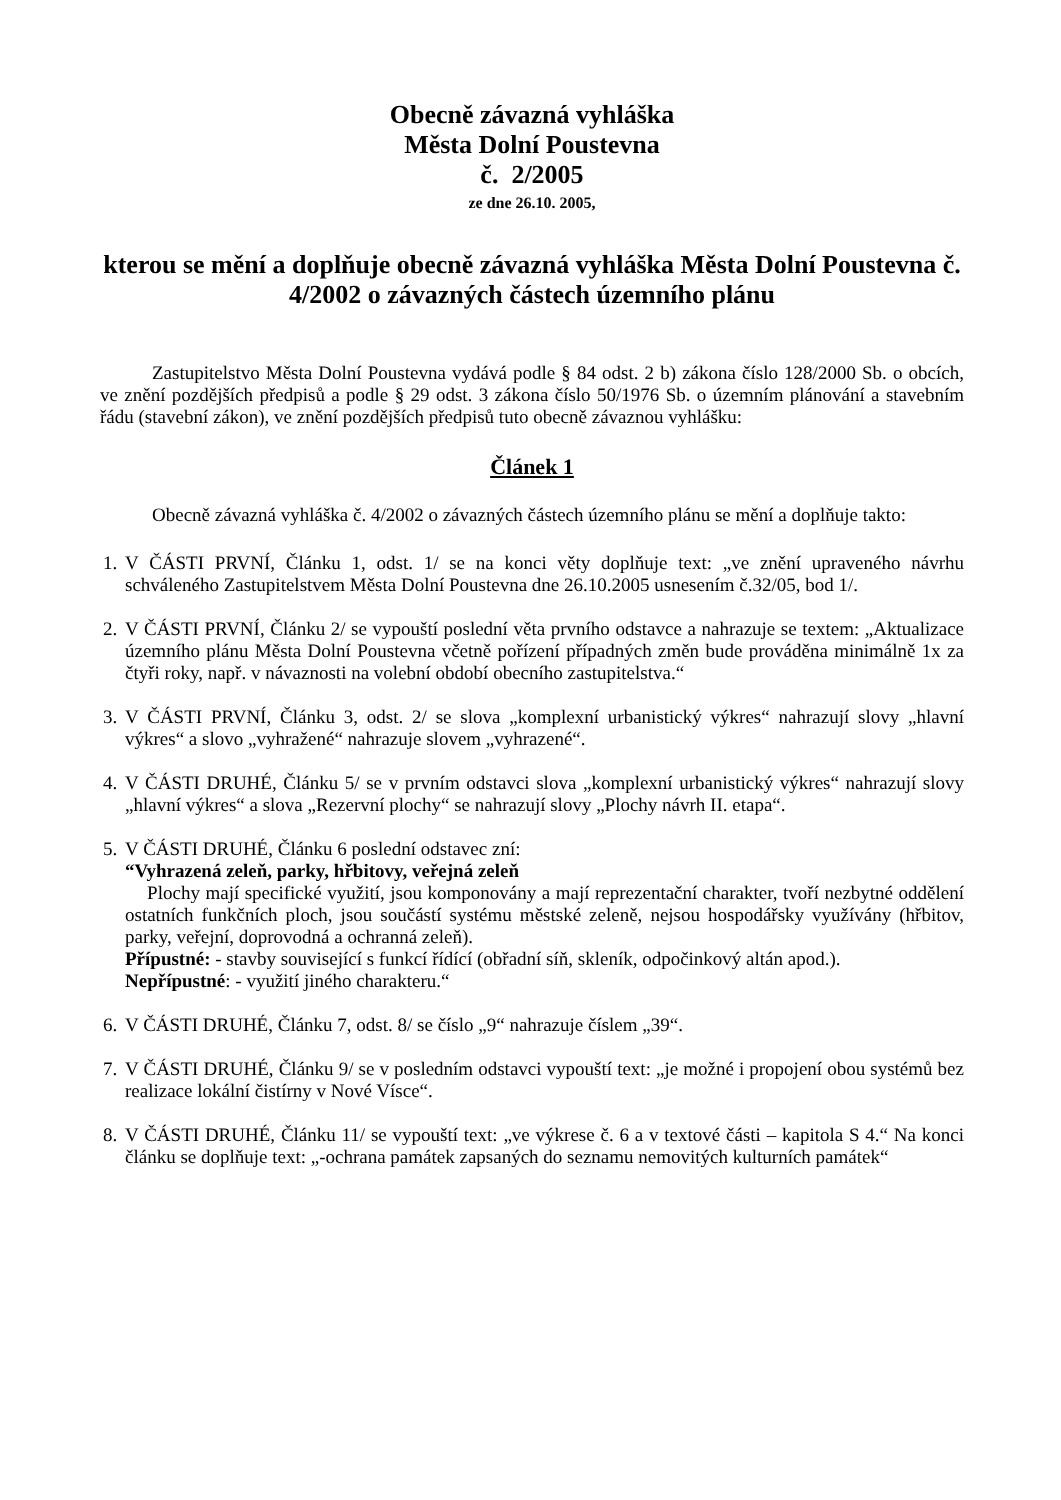Obecně závazná vyhláška
Města Dolní Poustevna
č. 2/2005
ze dne 26.10. 2005,
kterou se mění a doplňuje obecně závazná vyhláška Města Dolní Poustevna č. 4/2002 o závazných částech územního plánu
Zastupitelstvo Města Dolní Poustevna vydává podle § 84 odst. 2 b) zákona číslo 128/2000 Sb. o obcích, ve znění pozdějších předpisů a podle § 29 odst. 3 zákona číslo 50/1976 Sb. o územním plánování a stavebním řádu (stavební zákon), ve znění pozdějších předpisů tuto obecně závaznou vyhlášku:
Článek 1
Obecně závazná vyhláška č. 4/2002 o závazných částech územního plánu se mění a doplňuje takto:
1. V ČÁSTI PRVNÍ, Článku 1, odst. 1/ se na konci věty doplňuje text: „ve znění upraveného návrhu schváleného Zastupitelstvem Města Dolní Poustevna dne 26.10.2005 usnesením č.32/05, bod 1/.
2. V ČÁSTI PRVNÍ, Článku 2/ se vypouští poslední věta prvního odstavce a nahrazuje se textem: „Aktualizace územního plánu Města Dolní Poustevna včetně pořízení případných změn bude prováděna minimálně 1x za čtyři roky, např. v návaznosti na volební období obecního zastupitelstva.“
3. V ČÁSTI PRVNÍ, Článku 3, odst. 2/ se slova „komplexní urbanistický výkres“ nahrazují slovy „hlavní výkres“ a slovo „vyhražené“ nahrazuje slovem „vyhrazené“.
4. V ČÁSTI DRUHÉ, Článku 5/ se v prvním odstavci slova „komplexní urbanistický výkres“ nahrazují slovy „hlavní výkres“ a slova „Rezervní plochy“ se nahrazují slovy „Plochy návrh II. etapa“.
5. V ČÁSTI DRUHÉ, Článku 6 poslední odstavec zní:
“Vyhrazená zeleň, parky, hřbitovy, veřejná zeleň
Plochy mají specifické využití, jsou komponovány a mají reprezentační charakter, tvoří nezbytné oddělení ostatních funkčních ploch, jsou součástí systému městské zeleně, nejsou hospodářsky využívány (hřbitov, parky, veřejní, doprovodná a ochranná zeleň).
Přípustné: - stavby související s funkcí řídící (obřadní síň, skleník, odpočinkový altán apod.).
Nepřípustné: - využití jiného charakteru.“
6. V ČÁSTI DRUHÉ, Článku 7, odst. 8/ se číslo „9“ nahrazuje číslem „39“.
7. V ČÁSTI DRUHÉ, Článku 9/ se v posledním odstavci vypouští text: „je možné i propojení obou systémů bez realizace lokální čistírny v Nové Vísce“.
8. V ČÁSTI DRUHÉ, Článku 11/ se vypouští text: „ve výkrese č. 6 a v textové části – kapitola S 4.“ Na konci článku se doplňuje text: „-ochrana památek zapsaných do seznamu nemovitých kulturních památek“